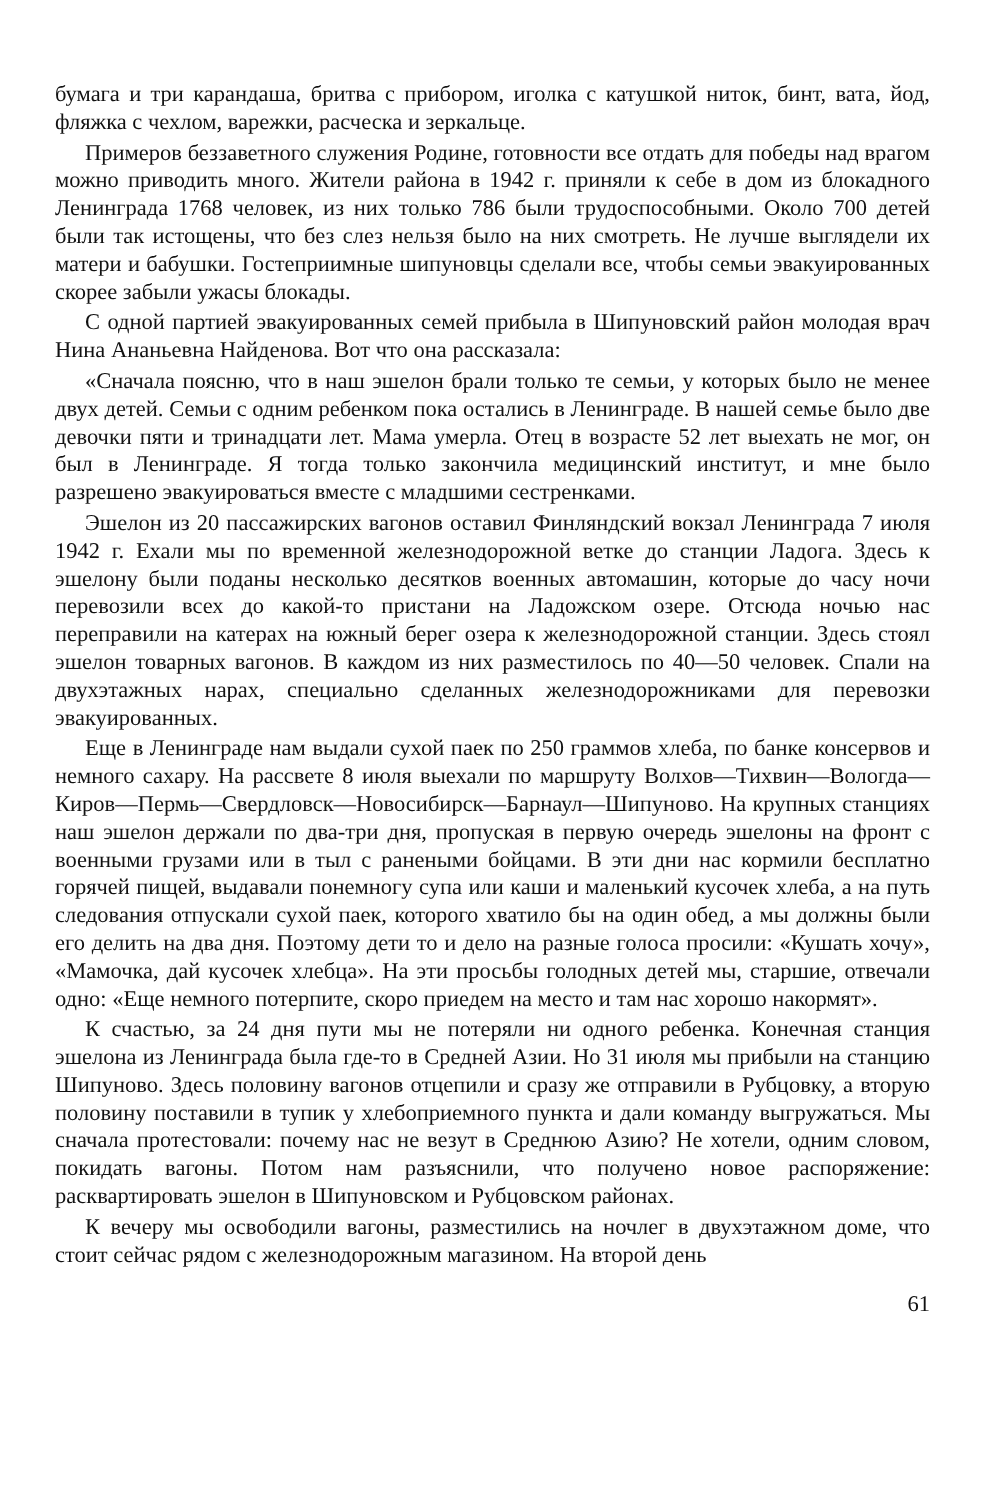бумага и три карандаша, бритва с прибором, иголка с катушкой ниток, бинт, вата, йод, фляжка с чехлом, варежки, расческа и зеркальце.
Примеров беззаветного служения Родине, готовности все отдать для победы над врагом можно приводить много. Жители района в 1942 г. приняли к себе в дом из блокадного Ленинграда 1768 человек, из них только 786 были трудоспособными. Около 700 детей были так истощены, что без слез нельзя было на них смотреть. Не лучше выглядели их матери и бабушки. Гостеприимные шипуновцы сделали все, чтобы семьи эвакуированных скорее забыли ужасы блокады.
С одной партией эвакуированных семей прибыла в Шипуновский район молодая врач Нина Ананьевна Найденова. Вот что она рассказала:
«Сначала поясню, что в наш эшелон брали только те семьи, у которых было не менее двух детей. Семьи с одним ребенком пока остались в Ленинграде. В нашей семье было две девочки пяти и тринадцати лет. Мама умерла. Отец в возрасте 52 лет выехать не мог, он был в Ленинграде. Я тогда только закончила медицинский институт, и мне было разрешено эвакуироваться вместе с младшими сестренками.
Эшелон из 20 пассажирских вагонов оставил Финляндский вокзал Ленинграда 7 июля 1942 г. Ехали мы по временной железнодорожной ветке до станции Ладога. Здесь к эшелону были поданы несколько десятков военных автомашин, которые до часу ночи перевозили всех до какой-то пристани на Ладожском озере. Отсюда ночью нас переправили на катерах на южный берег озера к железнодорожной станции. Здесь стоял эшелон товарных вагонов. В каждом из них разместилось по 40—50 человек. Спали на двухэтажных нарах, специально сделанных железнодорожниками для перевозки эвакуированных.
Еще в Ленинграде нам выдали сухой паек по 250 граммов хлеба, по банке консервов и немного сахару. На рассвете 8 июля выехали по маршруту Волхов—Тихвин—Вологда—Киров—Пермь—Свердловск—Новосибирск—Барнаул—Шипуново. На крупных станциях наш эшелон держали по два-три дня, пропуская в первую очередь эшелоны на фронт с военными грузами или в тыл с ранеными бойцами. В эти дни нас кормили бесплатно горячей пищей, выдавали понемногу супа или каши и маленький кусочек хлеба, а на путь следования отпускали сухой паек, которого хватило бы на один обед, а мы должны были его делить на два дня. Поэтому дети то и дело на разные голоса просили: «Кушать хочу», «Мамочка, дай кусочек хлебца». На эти просьбы голодных детей мы, старшие, отвечали одно: «Еще немного потерпите, скоро приедем на место и там нас хорошо накормят».
К счастью, за 24 дня пути мы не потеряли ни одного ребенка. Конечная станция эшелона из Ленинграда была где-то в Средней Азии. Но 31 июля мы прибыли на станцию Шипуново. Здесь половину вагонов отцепили и сразу же отправили в Рубцовку, а вторую половину поставили в тупик у хлебоприемного пункта и дали команду выгружаться. Мы сначала протестовали: почему нас не везут в Среднюю Азию? Не хотели, одним словом, покидать вагоны. Потом нам разъяснили, что получено новое распоряжение: расквартировать эшелон в Шипуновском и Рубцовском районах.
К вечеру мы освободили вагоны, разместились на ночлег в двухэтажном доме, что стоит сейчас рядом с железнодорожным магазином. На второй день
61